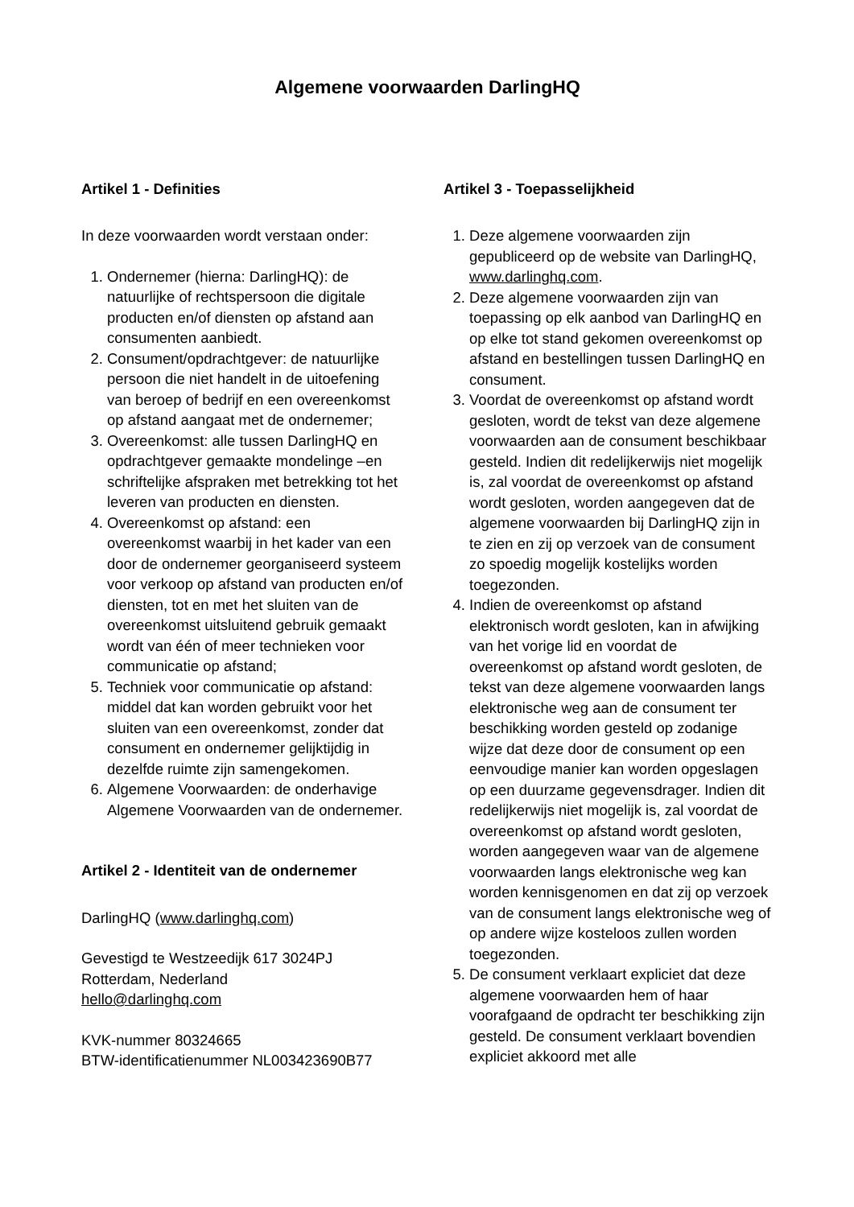Algemene voorwaarden DarlingHQ
Artikel 1 - Definities
In deze voorwaarden wordt verstaan onder:
1. Ondernemer (hierna: DarlingHQ): de natuurlijke of rechtspersoon die digitale producten en/of diensten op afstand aan consumenten aanbiedt.
2. Consument/opdrachtgever: de natuurlijke persoon die niet handelt in de uitoefening van beroep of bedrijf en een overeenkomst op afstand aangaat met de ondernemer;
3. Overeenkomst: alle tussen DarlingHQ en opdrachtgever gemaakte mondelinge –en schriftelijke afspraken met betrekking tot het leveren van producten en diensten.
4. Overeenkomst op afstand: een overeenkomst waarbij in het kader van een door de ondernemer georganiseerd systeem voor verkoop op afstand van producten en/of diensten, tot en met het sluiten van de overeenkomst uitsluitend gebruik gemaakt wordt van één of meer technieken voor communicatie op afstand;
5. Techniek voor communicatie op afstand: middel dat kan worden gebruikt voor het sluiten van een overeenkomst, zonder dat consument en ondernemer gelijktijdig in dezelfde ruimte zijn samengekomen.
6. Algemene Voorwaarden: de onderhavige Algemene Voorwaarden van de ondernemer.
Artikel 2 - Identiteit van de ondernemer
DarlingHQ (www.darlinghq.com)
Gevestigd te Westzeedijk 617 3024PJ
Rotterdam, Nederland
hello@darlinghq.com
KVK-nummer 80324665
BTW-identificatienummer NL003423690B77
Artikel 3 - Toepasselijkheid
1. Deze algemene voorwaarden zijn gepubliceerd op de website van DarlingHQ, www.darlinghq.com.
2. Deze algemene voorwaarden zijn van toepassing op elk aanbod van DarlingHQ en op elke tot stand gekomen overeenkomst op afstand en bestellingen tussen DarlingHQ en consument.
3. Voordat de overeenkomst op afstand wordt gesloten, wordt de tekst van deze algemene voorwaarden aan de consument beschikbaar gesteld. Indien dit redelijkerwijs niet mogelijk is, zal voordat de overeenkomst op afstand wordt gesloten, worden aangegeven dat de algemene voorwaarden bij DarlingHQ zijn in te zien en zij op verzoek van de consument zo spoedig mogelijk kostelijks worden toegezonden.
4. Indien de overeenkomst op afstand elektronisch wordt gesloten, kan in afwijking van het vorige lid en voordat de overeenkomst op afstand wordt gesloten, de tekst van deze algemene voorwaarden langs elektronische weg aan de consument ter beschikking worden gesteld op zodanige wijze dat deze door de consument op een eenvoudige manier kan worden opgeslagen op een duurzame gegevensdrager. Indien dit redelijkerwijs niet mogelijk is, zal voordat de overeenkomst op afstand wordt gesloten, worden aangegeven waar van de algemene voorwaarden langs elektronische weg kan worden kennisgenomen en dat zij op verzoek van de consument langs elektronische weg of op andere wijze kosteloos zullen worden toegezonden.
5. De consument verklaart expliciet dat deze algemene voorwaarden hem of haar voorafgaand de opdracht ter beschikking zijn gesteld. De consument verklaart bovendien expliciet akkoord met alle